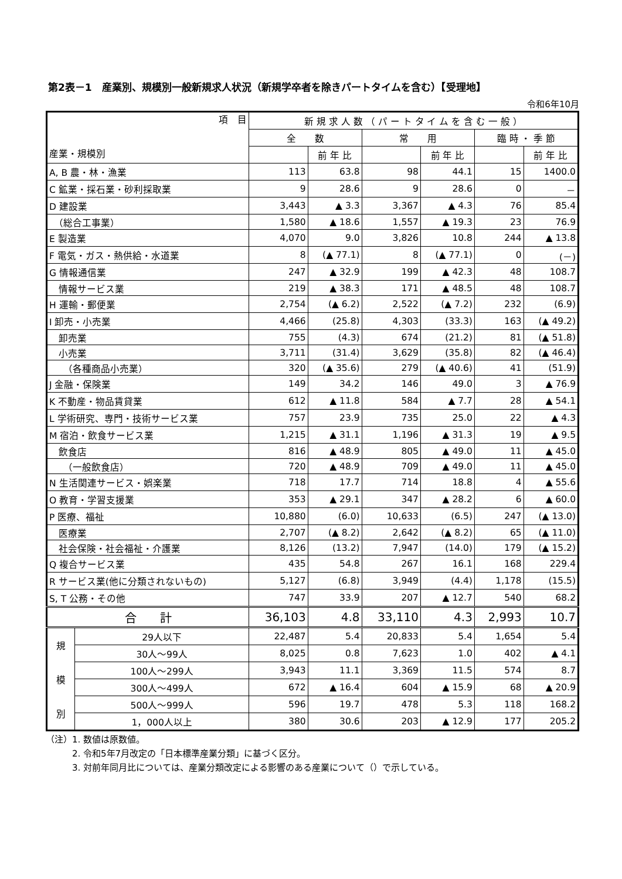第2表－1　産業別、規模別一般新規求人状況（新規学卒者を除きパートタイムを含む）【受理地】
令和6年10月
| 項 目 産業・規模別 | | 新 規 求 人 数 （ パ ー ト タ イ ム を 含 む 一 般 ） | | | | | |
| --- | --- | --- | --- | --- | --- | --- | --- |
| | | 全 数 | | 常 用 | | 臨 時 ・ 季 節 | |
| | | | 前 年 比 | | 前 年 比 | | 前 年 比 |
| A, B 農・林・漁業 | | 113 | 63.8 | 98 | 44.1 | 15 | 1400.0 |
| C 鉱業・採石業・砂利採取業 | | 9 | 28.6 | 9 | 28.6 | 0 | － |
| D 建設業 | | 3,443 | ▲ 3.3 | 3,367 | ▲ 4.3 | 76 | 85.4 |
| （総合工事業） | | 1,580 | ▲ 18.6 | 1,557 | ▲ 19.3 | 23 | 76.9 |
| E 製造業 | | 4,070 | 9.0 | 3,826 | 10.8 | 244 | ▲ 13.8 |
| F 電気・ガス・熱供給・水道業 | | 8 | (▲ 77.1) | 8 | (▲ 77.1) | 0 | (－) |
| G 情報通信業 | | 247 | ▲ 32.9 | 199 | ▲ 42.3 | 48 | 108.7 |
| 情報サービス業 | | 219 | ▲ 38.3 | 171 | ▲ 48.5 | 48 | 108.7 |
| H 運輸・郵便業 | | 2,754 | (▲ 6.2) | 2,522 | (▲ 7.2) | 232 | (6.9) |
| I 卸売・小売業 | | 4,466 | (25.8) | 4,303 | (33.3) | 163 | (▲ 49.2) |
| 卸売業 | | 755 | (4.3) | 674 | (21.2) | 81 | (▲ 51.8) |
| 小売業 | | 3,711 | (31.4) | 3,629 | (35.8) | 82 | (▲ 46.4) |
| （各種商品小売業） | | 320 | (▲ 35.6) | 279 | (▲ 40.6) | 41 | (51.9) |
| J 金融・保険業 | | 149 | 34.2 | 146 | 49.0 | 3 | ▲ 76.9 |
| K 不動産・物品賃貸業 | | 612 | ▲ 11.8 | 584 | ▲ 7.7 | 28 | ▲ 54.1 |
| L 学術研究、専門・技術サービス業 | | 757 | 23.9 | 735 | 25.0 | 22 | ▲ 4.3 |
| M 宿泊・飲食サービス業 | | 1,215 | ▲ 31.1 | 1,196 | ▲ 31.3 | 19 | ▲ 9.5 |
| 飲食店 | | 816 | ▲ 48.9 | 805 | ▲ 49.0 | 11 | ▲ 45.0 |
| （一般飲食店） | | 720 | ▲ 48.9 | 709 | ▲ 49.0 | 11 | ▲ 45.0 |
| N 生活関連サービス・娯楽業 | | 718 | 17.7 | 714 | 18.8 | 4 | ▲ 55.6 |
| O 教育・学習支援業 | | 353 | ▲ 29.1 | 347 | ▲ 28.2 | 6 | ▲ 60.0 |
| P 医療、福祉 | | 10,880 | (6.0) | 10,633 | (6.5) | 247 | (▲ 13.0) |
| 医療業 | | 2,707 | (▲ 8.2) | 2,642 | (▲ 8.2) | 65 | (▲ 11.0) |
| 社会保険・社会福祉・介護業 | | 8,126 | (13.2) | 7,947 | (14.0) | 179 | (▲ 15.2) |
| Q 複合サービス業 | | 435 | 54.8 | 267 | 16.1 | 168 | 229.4 |
| R サービス業(他に分類されないもの) | | 5,127 | (6.8) | 3,949 | (4.4) | 1,178 | (15.5) |
| S, T 公務・その他 | | 747 | 33.9 | 207 | ▲ 12.7 | 540 | 68.2 |
| 合 計 | | 36,103 | 4.8 | 33,110 | 4.3 | 2,993 | 10.7 |
| 規 模 別 | 29人以下 | 22,487 | 5.4 | 20,833 | 5.4 | 1,654 | 5.4 |
| | 30人～99人 | 8,025 | 0.8 | 7,623 | 1.0 | 402 | ▲ 4.1 |
| | 100人～299人 | 3,943 | 11.1 | 3,369 | 11.5 | 574 | 8.7 |
| | 300人～499人 | 672 | ▲ 16.4 | 604 | ▲ 15.9 | 68 | ▲ 20.9 |
| | 500人～999人 | 596 | 19.7 | 478 | 5.3 | 118 | 168.2 |
| | 1，000人以上 | 380 | 30.6 | 203 | ▲ 12.9 | 177 | 205.2 |
（注）1. 数値は原数値。
　　　2. 令和5年7月改定の「日本標準産業分類」に基づく区分。
　　　3. 対前年同月比については、産業分類改定による影響のある産業について（）で示している。